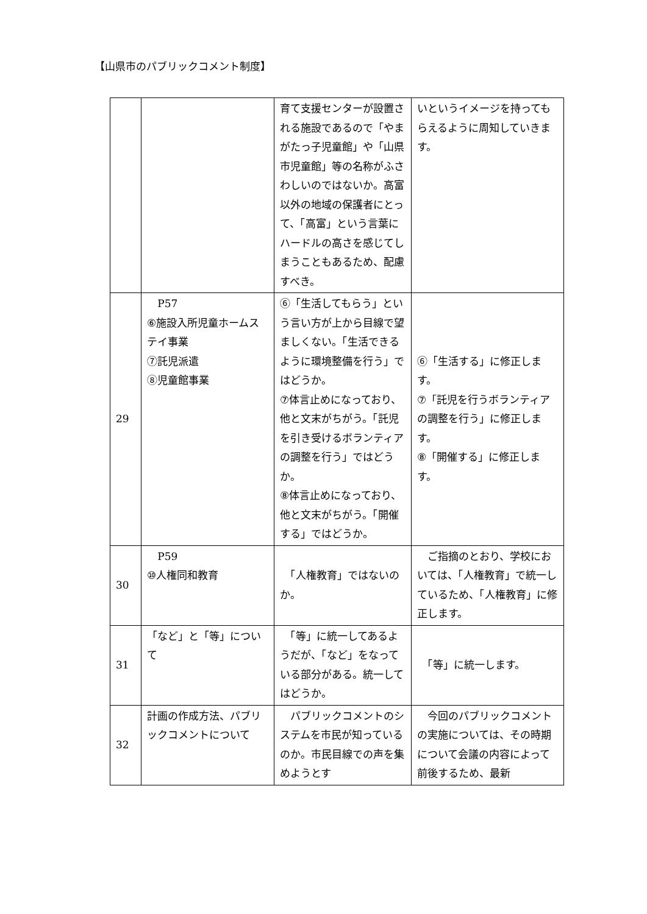【山県市のパブリックコメント制度】
| | | 育て支援センターが設置される施設であるので「やまがたっ子児童館」や「山県市児童館」等の名称がふさわしいのではないか。高富以外の地域の保護者にとって、「高富」という言葉にハードルの高さを感じてしまうこともあるため、配慮すべき。 | いというイメージを持ってもらえるように周知していきます。 |
| 29 | P57 ⑥施設入所児童ホームステイ事業 ⑦託児派遣 ⑧児童館事業 | ⑥「生活してもらう」という言い方が上から目線で望ましくない。「生活できるように環境整備を行う」ではどうか。 ⑦体言止めになっており、他と文末がちがう。「託児を引き受けるボランティアの調整を行う」ではどうか。 ⑧体言止めになっており、他と文末がちがう。「開催する」ではどうか。 | ⑥「生活する」に修正します。 ⑦「託児を行うボランティアの調整を行う」に修正します。 ⑧「開催する」に修正します。 |
| 30 | P59 ⑩人権同和教育 | 「人権教育」ではないのか。 | ご指摘のとおり、学校においては、「人権教育」で統一しているため、「人権教育」に修正します。 |
| 31 | 「など」と「等」について | 「等」に統一してあるようだが、「など」をなっている部分がある。統一してはどうか。 | 「等」に統一します。 |
| 32 | 計画の作成方法、パブリックコメントについて | パブリックコメントのシステムを市民が知っているのか。市民目線での声を集めようとす | 今回のパブリックコメントの実施については、その時期について会議の内容によって前後するため、最新 |